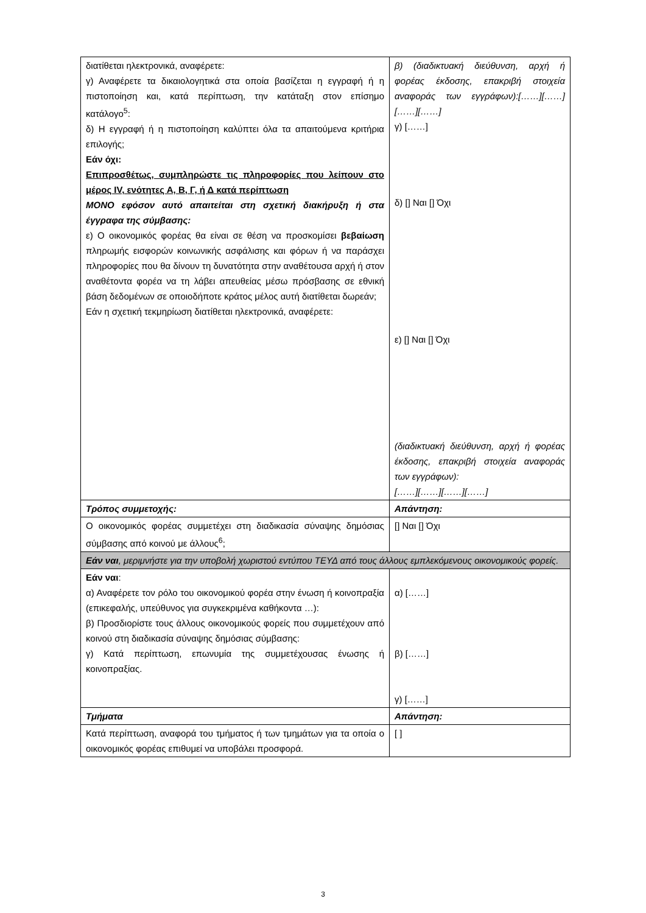| διατίθεται ηλεκτρονικά, αναφέρετε: γ) Αναφέρετε τα δικαιολογητικά στα οποία βασίζεται η εγγραφή ή η πιστοποίηση και, κατά περίπτωση, την κατάταξη στον επίσημο κατάλογο<sup>5</sup>: δ) Η εγγραφή ή η πιστοποίηση καλύπτει όλα τα απαιτούμενα κριτήρια επιλογής; Εάν όχι: Επιπροσθέτως, συμπληρώστε τις πληροφορίες που λείπουν στο μέρος IV, ενότητες Α, Β, Γ, ή Δ κατά περίπτωση ΜΟΝΟ εφόσον αυτό απαιτείται στη σχετική διακήρυξη ή στα έγγραφα της σύμβασης: ε) Ο οικονομικός φορέας θα είναι σε θέση να προσκομίσει βεβαίωση πληρωμής εισφορών κοινωνικής ασφάλισης και φόρων ή να παράσχει πληροφορίες που θα δίνουν τη δυνατότητα στην αναθέτουσα αρχή ή στον αναθέτοντα φορέα να τη λάβει απευθείας μέσω πρόσβασης σε εθνική βάση δεδομένων σε οποιοδήποτε κράτος μέλος αυτή διατίθεται δωρεάν; Εάν η σχετική τεκμηρίωση διατίθεται ηλεκτρονικά, αναφέρετε: | β) (διαδικτυακή διεύθυνση, αρχή ή φορέας έκδοσης, επακριβή στοιχεία αναφοράς των εγγράφων):[……][……][……][……] γ) [……] δ) [] Ναι [] Όχι ε) [] Ναι [] Όχι (διαδικτυακή διεύθυνση, αρχή ή φορέας έκδοσης, επακριβή στοιχεία αναφοράς των εγγράφων): [……][……][……][……] |
| Τρόπος συμμετοχής: | Απάντηση: |
| Ο οικονομικός φορέας συμμετέχει στη διαδικασία σύναψης δημόσιας σύμβασης από κοινού με άλλους<sup>6</sup>; | [] Ναι [] Όχι |
| Εάν ναι , μεριμνήστε για την υποβολή χωριστού εντύπου ΤΕΥΔ από τους άλλους εμπλεκόμενους οικονομικούς φορείς. | |
| Εάν ναι : α) Αναφέρετε τον ρόλο του οικονομικού φορέα στην ένωση ή κοινοπραξία (επικεφαλής, υπεύθυνος για συγκεκριμένα καθήκοντα …): β) Προσδιορίστε τους άλλους οικονομικούς φορείς που συμμετέχουν από κοινού στη διαδικασία σύναψης δημόσιας σύμβασης: γ) Κατά περίπτωση, επωνυμία της συμμετέχουσας ένωσης ή κοινοπραξίας. | α) [……] β) [……] γ) [……] |
| Τμήματα | Απάντηση: |
| Κατά περίπτωση, αναφορά του τμήματος ή των τμημάτων για τα οποία ο οικονομικός φορέας επιθυμεί να υποβάλει προσφορά. | [ ] |
3